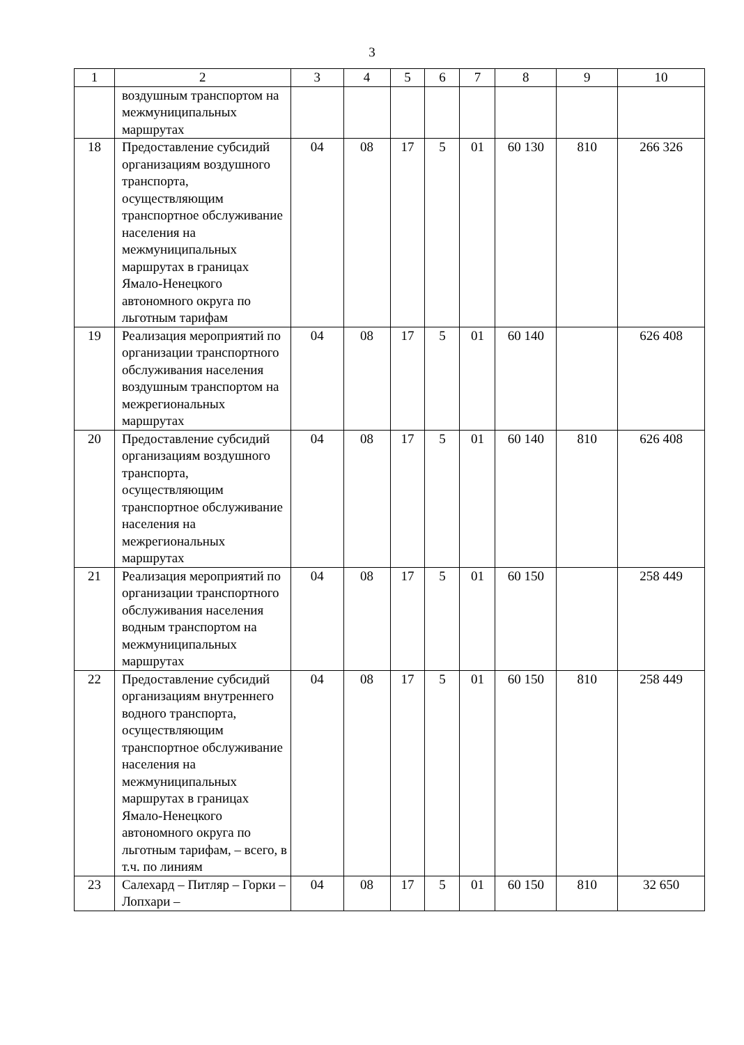3
| 1 | 2 | 3 | 4 | 5 | 6 | 7 | 8 | 9 | 10 |
| | воздушным транспортом на межмуниципальных маршрутах | | | | | | | | |
| 18 | Предоставление субсидий организациям воздушного транспорта, осуществляющим транспортное обслуживание населения на межмуниципальных маршрутах в границах Ямало-Ненецкого автономного округа по льготным тарифам | 04 | 08 | 17 | 5 | 01 | 60 130 | 810 | 266 326 |
| 19 | Реализация мероприятий по организации транспортного обслуживания населения воздушным транспортом на межрегиональных маршрутах | 04 | 08 | 17 | 5 | 01 | 60 140 | | 626 408 |
| 20 | Предоставление субсидий организациям воздушного транспорта, осуществляющим транспортное обслуживание населения на межрегиональных маршрутах | 04 | 08 | 17 | 5 | 01 | 60 140 | 810 | 626 408 |
| 21 | Реализация мероприятий по организации транспортного обслуживания населения водным транспортом на межмуниципальных маршрутах | 04 | 08 | 17 | 5 | 01 | 60 150 | | 258 449 |
| 22 | Предоставление субсидий организациям внутреннего водного транспорта, осуществляющим транспортное обслуживание населения на межмуниципальных маршрутах в границах Ямало-Ненецкого автономного округа по льготным тарифам, – всего, в т.ч. по линиям | 04 | 08 | 17 | 5 | 01 | 60 150 | 810 | 258 449 |
| 23 | Салехард – Питляр – Горки – Лопхари – | 04 | 08 | 17 | 5 | 01 | 60 150 | 810 | 32 650 |